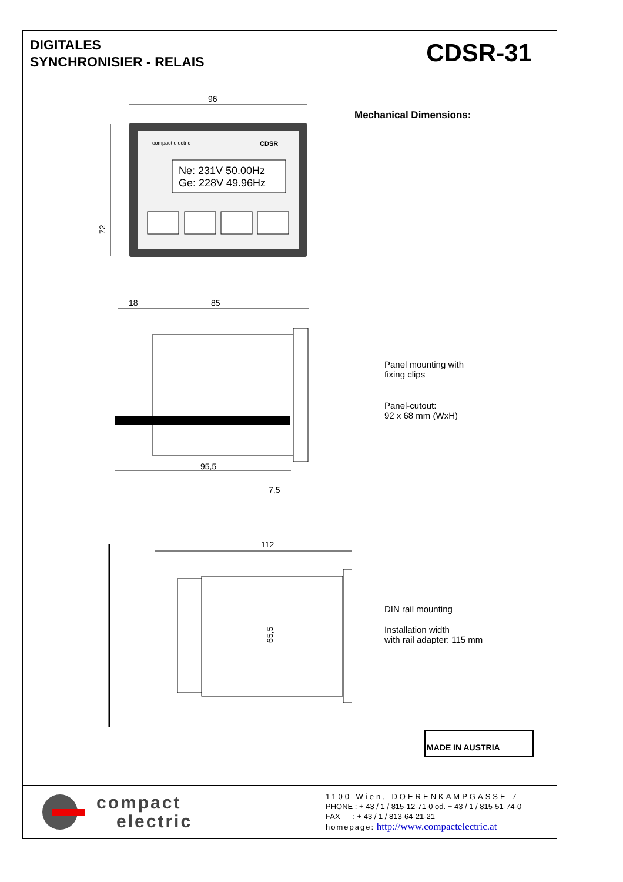DIGITALES
SYNCHRONISIER - RELAIS
CDSR-31
96
72
compact electric
CDSR
Ne: 231V 50.00Hz
Ge: 228V 49.96Hz
18
85
95,5
7,5
112
65,5
Mechanical Dimensions:
Panel mounting with
fixing clips
Panel-cutout:
92 x 68 mm (WxH)
DIN rail mounting
Installation width
with rail adapter: 115 mm
MADE IN AUSTRIA
compact
electric
1100 Wien, DOERENKAMPGASSE 7
PHONE : + 43 / 1 / 815-12-71-0 od. + 43 / 1 / 815-51-74-0
FAX : + 43 / 1 / 813-64-21-21
homepage: http://www.compactelectric.at